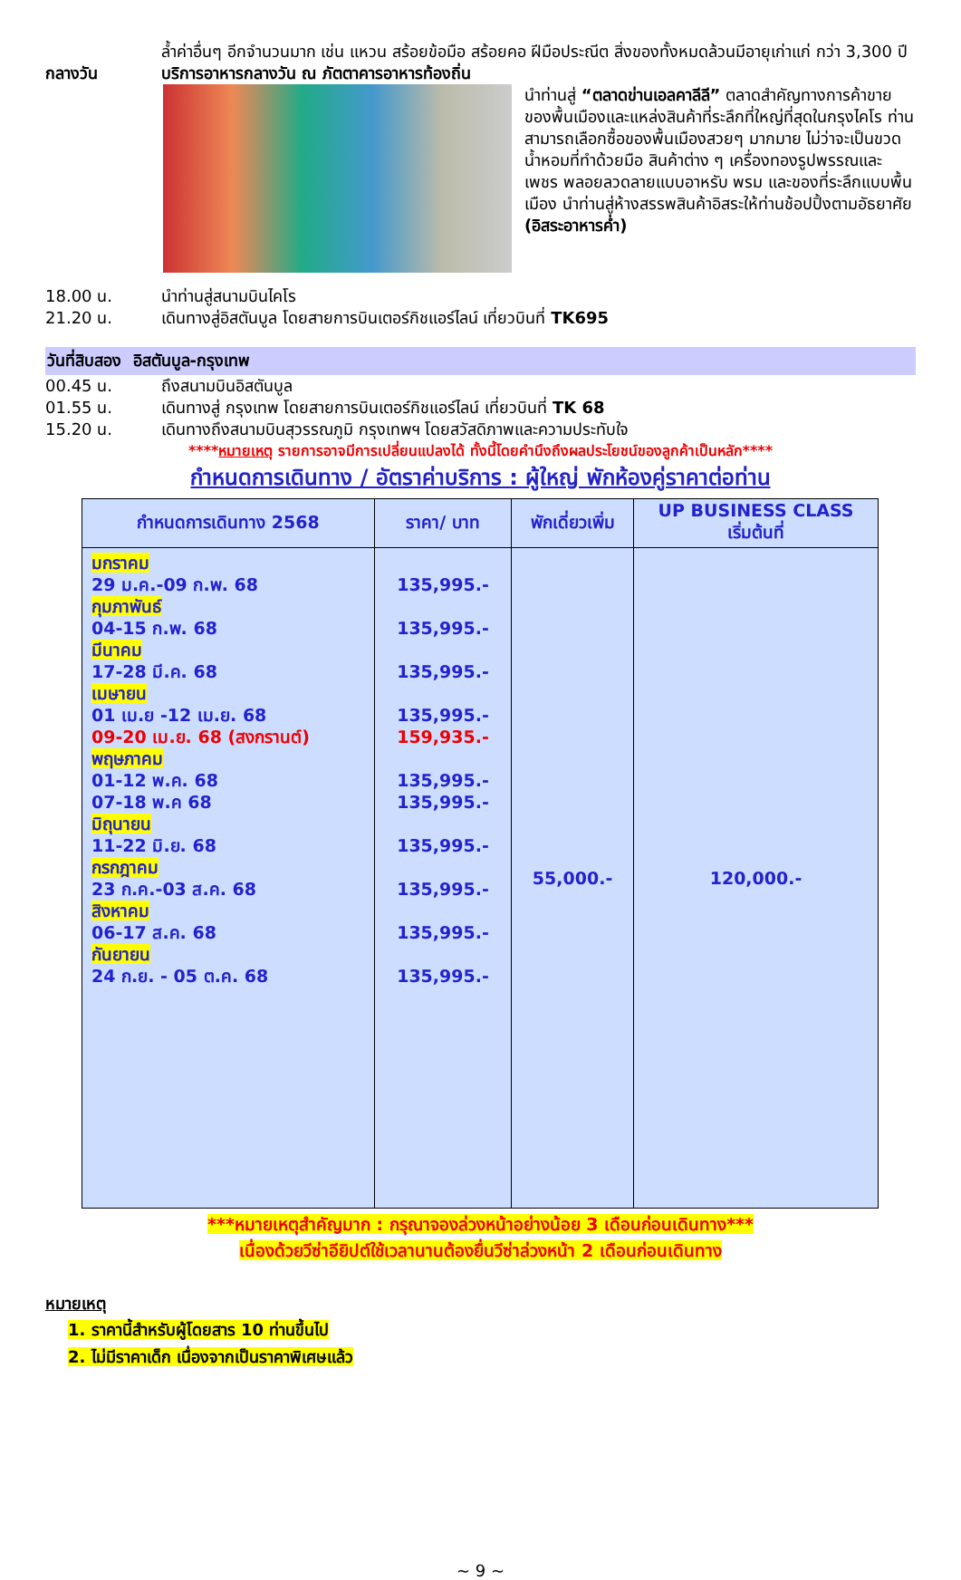ล้ำค่าอื่นๆ อีกจำนวนมาก เช่น แหวน สร้อยข้อมือ สร้อยคอ ฝีมือประณีต สิ่งของทั้งหมดล้วนมีอายุเก่าแก่ กว่า 3,300 ปี
กลางวัน บริการอาหารกลางวัน ณ ภัตตาคารอาหารท้องถิ่น
นำท่านสู่ “ตลาดข่านเอลคาลีลี” ตลาดสำคัญทางการค้าขายของพื้นเมืองและแหล่งสินค้าที่ระลึกที่ใหญ่ที่สุดในกรุงไคโร ท่านสามารถเลือกซื้อของพื้นเมืองสวยๆ มากมาย ไม่ว่าจะเป็นขวดน้ำหอมที่ทำด้วยมือ สินค้าต่าง ๆ เครื่องทองรูปพรรณและเพชร พลอยลวดลายแบบอาหรับ พรม และของที่ระลึกแบบพื้นเมือง นำท่านสู่ห้างสรรพสินค้าอิสระให้ท่านช้อปปิ้งตามอัธยาศัย (อิสระอาหารค่ำ)
18.00 น. นำท่านสู่สนามบินไคโร
21.20 น. เดินทางสู่อิสตันบูล โดยสายการบินเตอร์กิชแอร์ไลน์ เที่ยวบินที่ TK695
วันที่สิบสอง อิสตันบูล-กรุงเทพ
00.45 น. ถึงสนามบินอิสตันบูล
01.55 น. เดินทางสู่ กรุงเทพ โดยสายการบินเตอร์กิชแอร์ไลน์ เที่ยวบินที่ TK 68
15.20 น. เดินทางถึงสนามบินสุวรรณภูมิ กรุงเทพฯ โดยสวัสดิภาพและความประทับใจ
****หมายเหตุ รายการอาจมีการเปลี่ยนแปลงได้ ทั้งนี้โดยคำนึงถึงผลประโยชน์ของลูกค้าเป็นหลัก****
กำหนดการเดินทาง / อัตราค่าบริการ : ผู้ใหญ่ พักห้องคู่ราคาต่อท่าน
| กำหนดการเดินทาง 2568 | ราคา/ บาท | พักเดี่ยวเพิ่ม | UP BUSINESS CLASS เริ่มต้นที่ |
| --- | --- | --- | --- |
| มกราคม 29 ม.ค.-09 ก.พ. 68 กุมภาพันธ์ 04-15 ก.พ. 68 มีนาคม 17-28 มี.ค. 68 เมษายน 01 เม.ย -12 เม.ย. 68 09-20 เม.ย. 68 (สงกรานต์) พฤษภาคม 01-12 พ.ค. 68 07-18 พ.ค 68 มิถุนายน 11-22 มิ.ย. 68 กรกฎาคม 23 ก.ค.-03 ส.ค. 68 สิงหาคม 06-17 ส.ค. 68 กันยายน 24 ก.ย. - 05 ต.ค. 68 | 135,995.- 135,995.- 135,995.- 135,995.- 159,935.- 135,995.- 135,995.- 135,995.- 135,995.- 135,995.- 135,995.- | 55,000.- | 120,000.- |
***หมายเหตุสำคัญมาก : กรุณาจองล่วงหน้าอย่างน้อย 3 เดือนก่อนเดินทาง***
เนื่องด้วยวีซ่าอียิปต์ใช้เวลานานต้องยื่นวีซ่าล่วงหน้า 2 เดือนก่อนเดินทาง
หมายเหตุ
1. ราคานี้สำหรับผู้โดยสาร 10 ท่านขึ้นไป
2. ไม่มีราคาเด็ก เนื่องจากเป็นราคาพิเศษแล้ว
~ 9 ~